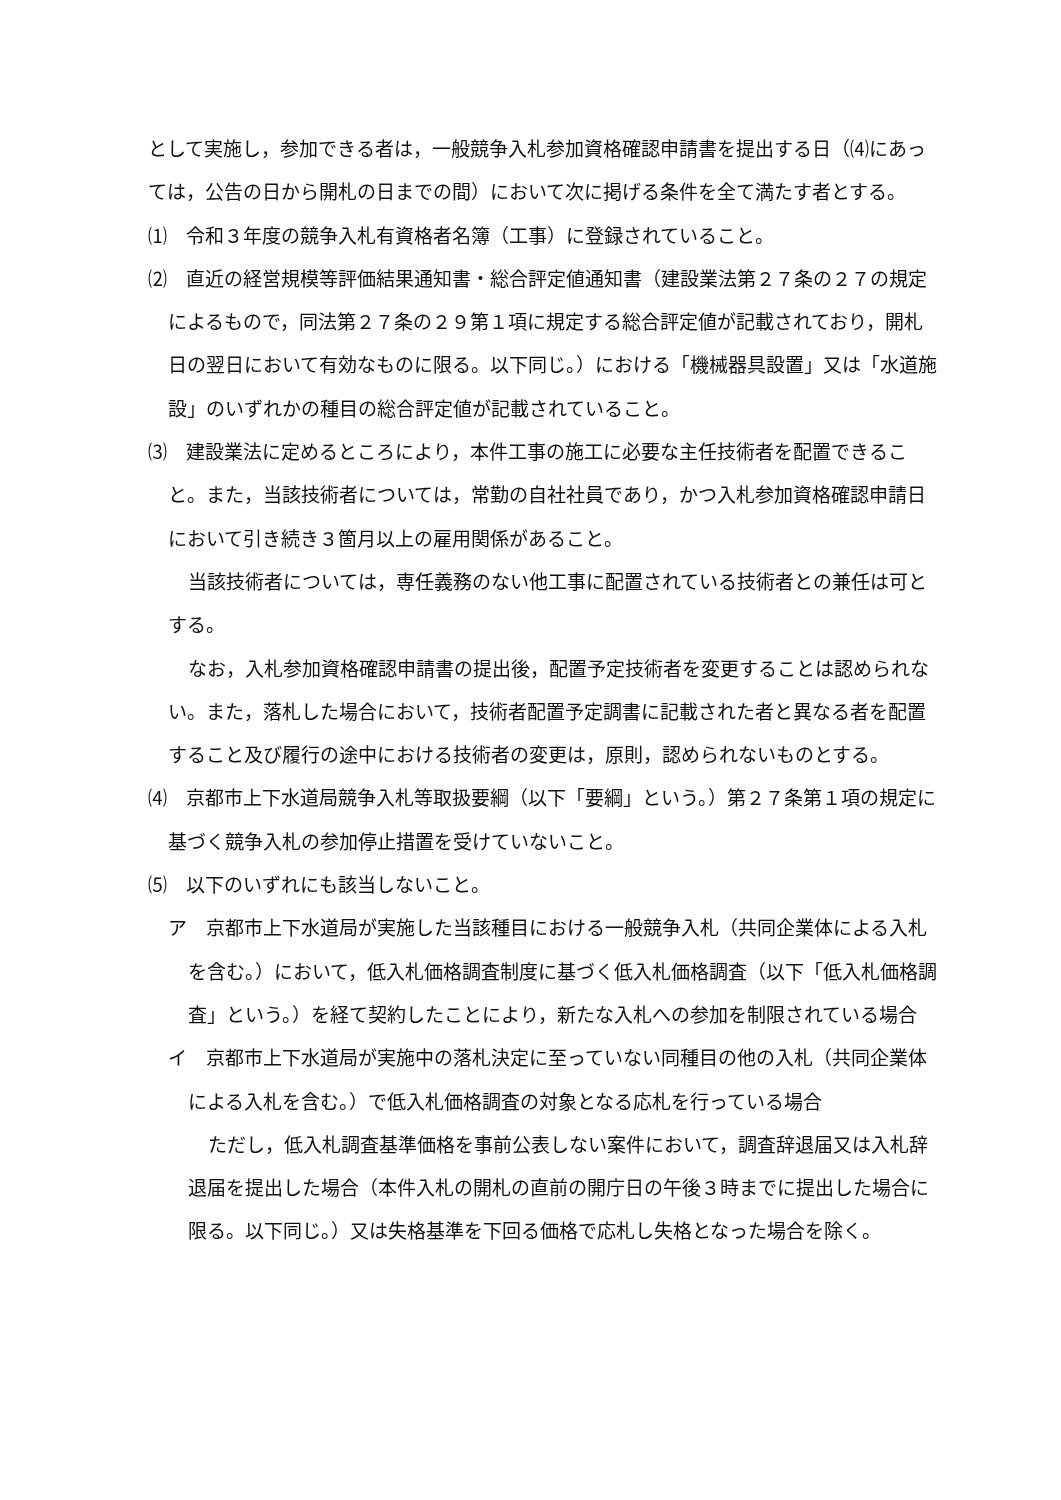として実施し，参加できる者は，一般競争入札参加資格確認申請書を提出する日（⑷にあっては，公告の日から開札の日までの間）において次に掲げる条件を全て満たす者とする。
⑴　令和３年度の競争入札有資格者名簿（工事）に登録されていること。
⑵　直近の経営規模等評価結果通知書・総合評定値通知書（建設業法第２７条の２７の規定によるもので，同法第２７条の２９第１項に規定する総合評定値が記載されており，開札日の翌日において有効なものに限る。以下同じ。）における「機械器具設置」又は「水道施設」のいずれかの種目の総合評定値が記載されていること。
⑶　建設業法に定めるところにより，本件工事の施工に必要な主任技術者を配置できること。また，当該技術者については，常勤の自社社員であり，かつ入札参加資格確認申請日において引き続き３箇月以上の雇用関係があること。
当該技術者については，専任義務のない他工事に配置されている技術者との兼任は可とする。
なお，入札参加資格確認申請書の提出後，配置予定技術者を変更することは認められない。また，落札した場合において，技術者配置予定調書に記載された者と異なる者を配置すること及び履行の途中における技術者の変更は，原則，認められないものとする。
⑷　京都市上下水道局競争入札等取扱要綱（以下「要綱」という。）第２７条第１項の規定に基づく競争入札の参加停止措置を受けていないこと。
⑸　以下のいずれにも該当しないこと。
ア　京都市上下水道局が実施した当該種目における一般競争入札（共同企業体による入札を含む。）において，低入札価格調査制度に基づく低入札価格調査（以下「低入札価格調査」という。）を経て契約したことにより，新たな入札への参加を制限されている場合
イ　京都市上下水道局が実施中の落札決定に至っていない同種目の他の入札（共同企業体による入札を含む。）で低入札価格調査の対象となる応札を行っている場合
ただし，低入札調査基準価格を事前公表しない案件において，調査辞退届又は入札辞退届を提出した場合（本件入札の開札の直前の開庁日の午後３時までに提出した場合に限る。以下同じ。）又は失格基準を下回る価格で応札し失格となった場合を除く。